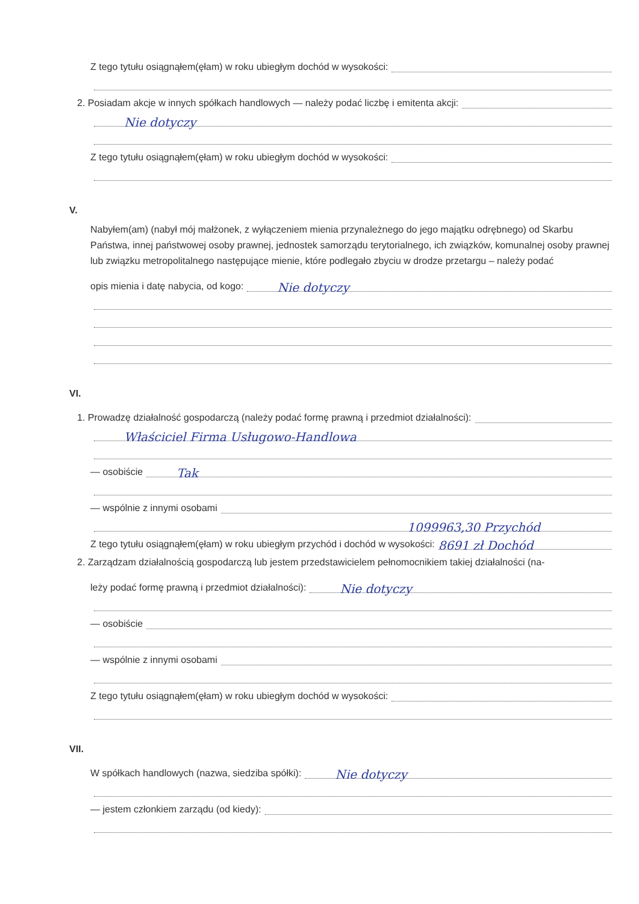Z tego tytułu osiągnąłem(ęłam) w roku ubiegłym dochód w wysokości:
2. Posiadam akcje w innych spółkach handlowych — należy podać liczbę i emitenta akcji:
Nie dotyczy
Z tego tytułu osiągnąłem(ęłam) w roku ubiegłym dochód w wysokości:
V.
Nabyłem(am) (nabył mój małżonek, z wyłączeniem mienia przynależnego do jego majątku odrębnego) od Skarbu Państwa, innej państwowej osoby prawnej, jednostek samorządu terytorialnego, ich związków, komunalnej osoby prawnej lub związku metropolitalnego następujące mienie, które podlegało zbyciu w drodze przetargu – należy podać
opis mienia i datę nabycia, od kogo:
Nie dotyczy
VI.
1. Prowadzę działalność gospodarczą (należy podać formę prawną i przedmiot działalności):
Właściciel Firma Usługowo-Handlowa
— osobiście
Tak
— wspólnie z innymi osobami
1099963,30 Przychód
Z tego tytułu osiągnąłem(ęłam) w roku ubiegłym przychód i dochód w wysokości:
8691 zł Dochód
2. Zarządzam działalnością gospodarczą lub jestem przedstawicielem pełnomocnikiem takiej działalności (na-
leży podać formę prawną i przedmiot działalności):
Nie dotyczy
— osobiście
— wspólnie z innymi osobami
Z tego tytułu osiągnąłem(ęłam) w roku ubiegłym dochód w wysokości:
VII.
W spółkach handlowych (nazwa, siedziba spółki):
Nie dotyczy
— jestem członkiem zarządu (od kiedy):